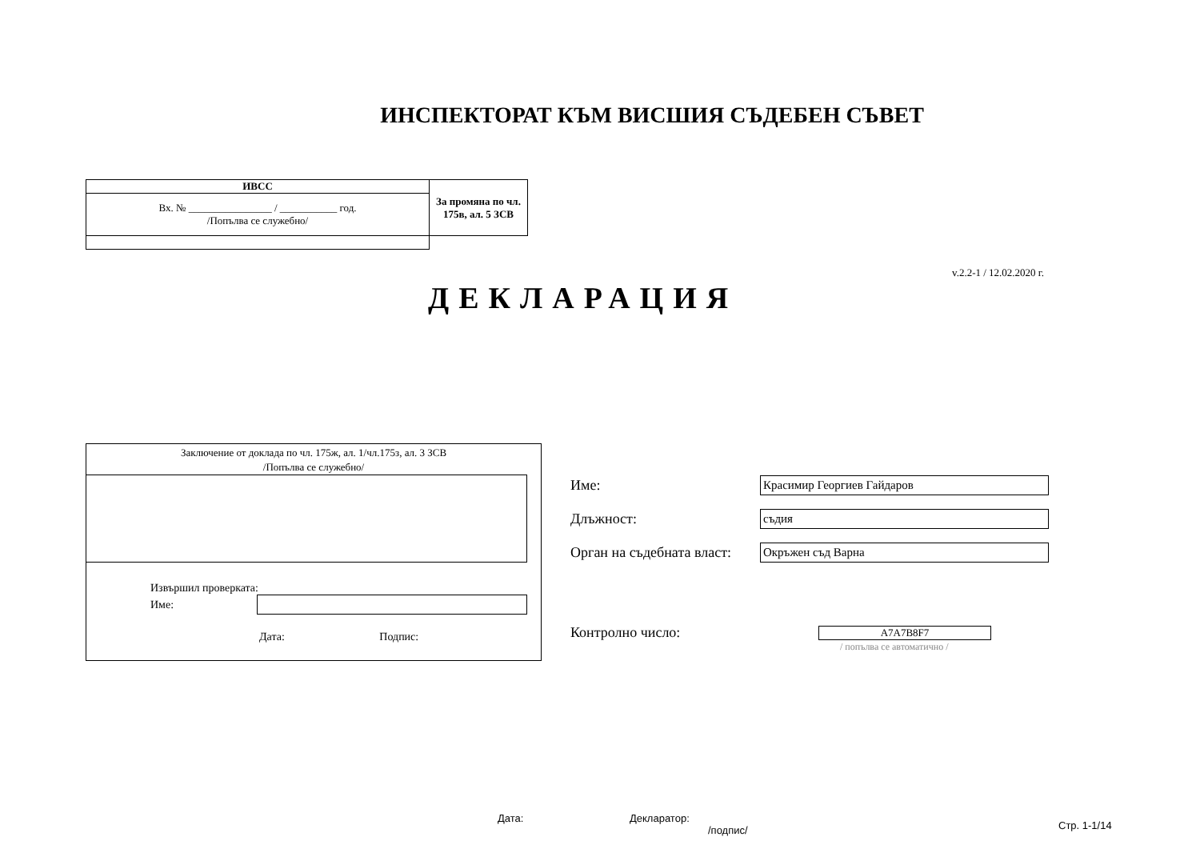ИНСПЕКТОРАТ КЪМ ВИСШИЯ СЪДЕБЕН СЪВЕТ
| ИВСС | За промяна по чл. 175в, ал. 5 ЗСВ |
| Вх. № ________________ / ___________ год. /Попълва се служебно/ | |
v.2.2-1 / 12.02.2020 г.
ДЕКЛАРАЦИЯ
Заключение от доклада по чл. 175ж, ал. 1/чл.175з, ал. 3 ЗСВ
/Попълва се служебно/
Извършил проверката:
Име:
Дата: Подпис:
Име: Красимир Георгиев Гайдаров
Длъжност: съдия
Орган на съдебната власт: Окръжен съд Варна
Контролно число: A7A7B8F7
/ попълва се автоматично /
Дата: Декларатор:
/подпис/ Стр. 1-1/14